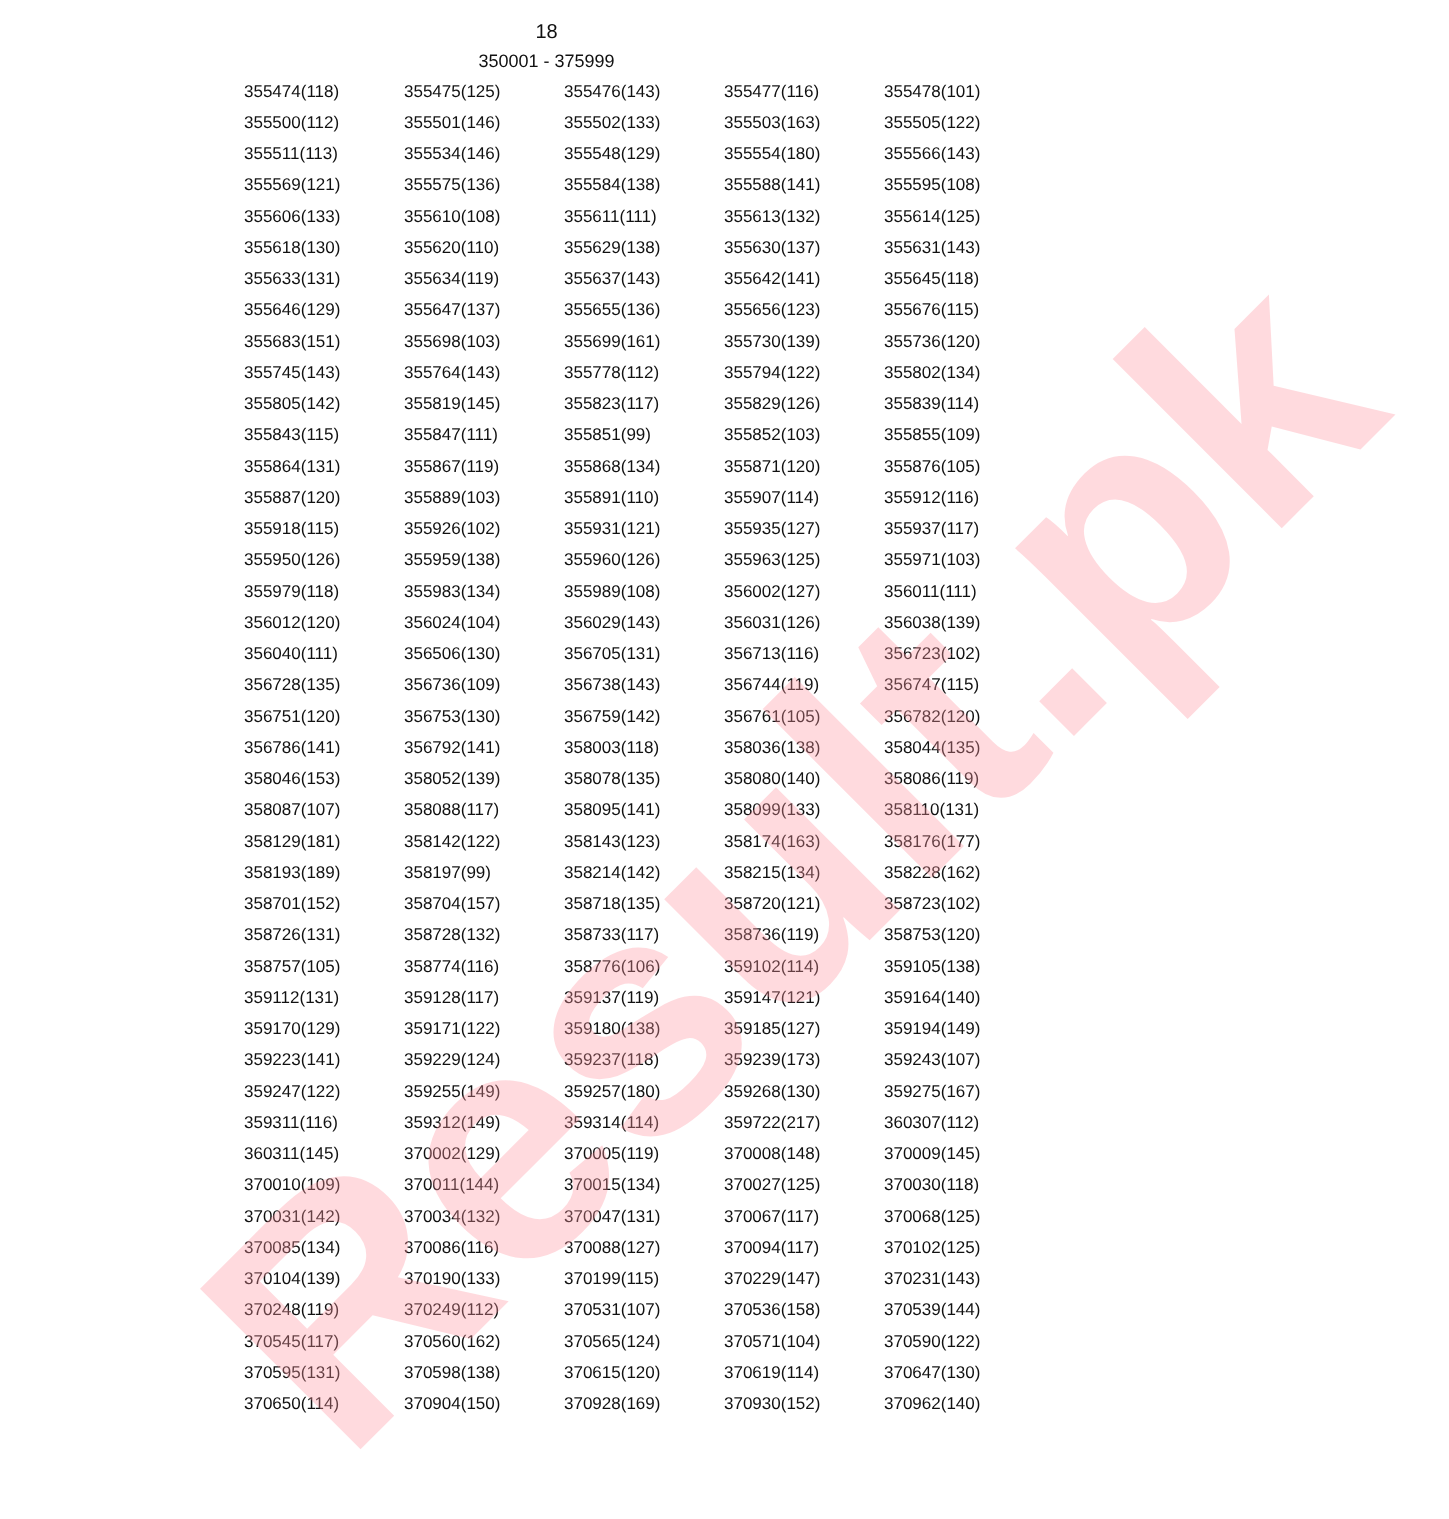Result.pk
18
350001 - 375999
| 355474(118) | 355475(125) | 355476(143) | 355477(116) | 355478(101) |
| 355500(112) | 355501(146) | 355502(133) | 355503(163) | 355505(122) |
| 355511(113) | 355534(146) | 355548(129) | 355554(180) | 355566(143) |
| 355569(121) | 355575(136) | 355584(138) | 355588(141) | 355595(108) |
| 355606(133) | 355610(108) | 355611(111) | 355613(132) | 355614(125) |
| 355618(130) | 355620(110) | 355629(138) | 355630(137) | 355631(143) |
| 355633(131) | 355634(119) | 355637(143) | 355642(141) | 355645(118) |
| 355646(129) | 355647(137) | 355655(136) | 355656(123) | 355676(115) |
| 355683(151) | 355698(103) | 355699(161) | 355730(139) | 355736(120) |
| 355745(143) | 355764(143) | 355778(112) | 355794(122) | 355802(134) |
| 355805(142) | 355819(145) | 355823(117) | 355829(126) | 355839(114) |
| 355843(115) | 355847(111) | 355851(99) | 355852(103) | 355855(109) |
| 355864(131) | 355867(119) | 355868(134) | 355871(120) | 355876(105) |
| 355887(120) | 355889(103) | 355891(110) | 355907(114) | 355912(116) |
| 355918(115) | 355926(102) | 355931(121) | 355935(127) | 355937(117) |
| 355950(126) | 355959(138) | 355960(126) | 355963(125) | 355971(103) |
| 355979(118) | 355983(134) | 355989(108) | 356002(127) | 356011(111) |
| 356012(120) | 356024(104) | 356029(143) | 356031(126) | 356038(139) |
| 356040(111) | 356506(130) | 356705(131) | 356713(116) | 356723(102) |
| 356728(135) | 356736(109) | 356738(143) | 356744(119) | 356747(115) |
| 356751(120) | 356753(130) | 356759(142) | 356761(105) | 356782(120) |
| 356786(141) | 356792(141) | 358003(118) | 358036(138) | 358044(135) |
| 358046(153) | 358052(139) | 358078(135) | 358080(140) | 358086(119) |
| 358087(107) | 358088(117) | 358095(141) | 358099(133) | 358110(131) |
| 358129(181) | 358142(122) | 358143(123) | 358174(163) | 358176(177) |
| 358193(189) | 358197(99) | 358214(142) | 358215(134) | 358228(162) |
| 358701(152) | 358704(157) | 358718(135) | 358720(121) | 358723(102) |
| 358726(131) | 358728(132) | 358733(117) | 358736(119) | 358753(120) |
| 358757(105) | 358774(116) | 358776(106) | 359102(114) | 359105(138) |
| 359112(131) | 359128(117) | 359137(119) | 359147(121) | 359164(140) |
| 359170(129) | 359171(122) | 359180(138) | 359185(127) | 359194(149) |
| 359223(141) | 359229(124) | 359237(118) | 359239(173) | 359243(107) |
| 359247(122) | 359255(149) | 359257(180) | 359268(130) | 359275(167) |
| 359311(116) | 359312(149) | 359314(114) | 359722(217) | 360307(112) |
| 360311(145) | 370002(129) | 370005(119) | 370008(148) | 370009(145) |
| 370010(109) | 370011(144) | 370015(134) | 370027(125) | 370030(118) |
| 370031(142) | 370034(132) | 370047(131) | 370067(117) | 370068(125) |
| 370085(134) | 370086(116) | 370088(127) | 370094(117) | 370102(125) |
| 370104(139) | 370190(133) | 370199(115) | 370229(147) | 370231(143) |
| 370248(119) | 370249(112) | 370531(107) | 370536(158) | 370539(144) |
| 370545(117) | 370560(162) | 370565(124) | 370571(104) | 370590(122) |
| 370595(131) | 370598(138) | 370615(120) | 370619(114) | 370647(130) |
| 370650(114) | 370904(150) | 370928(169) | 370930(152) | 370962(140) |